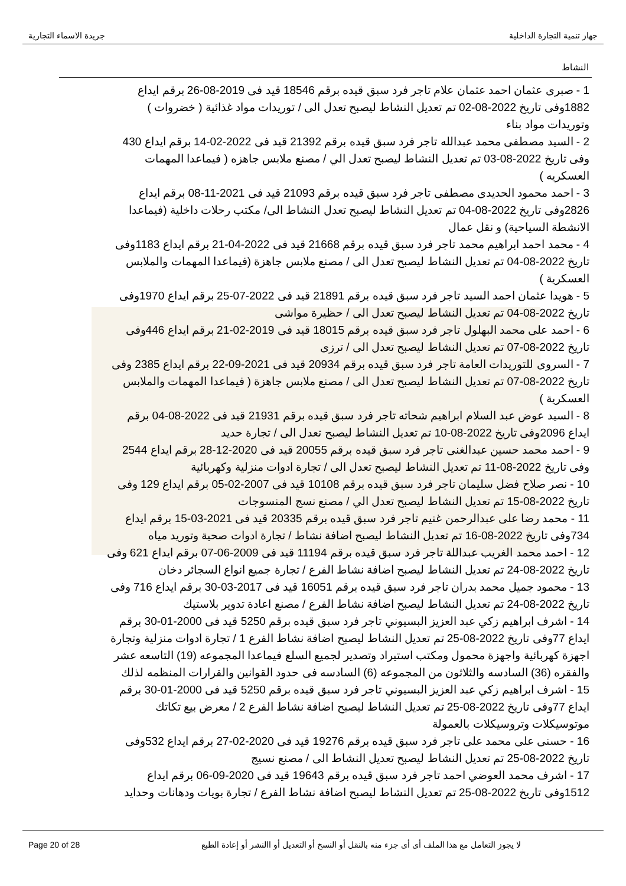جهاز تنمية التجارة الداخلية جريدة الاسماء التجارية
النشاط
1 - صبرى عثمان احمد عثمان علام تاجر فرد سبق قيده برقم 18546 قيد فى 2019-08-26 برقم ايداع 1882وفى تاريخ 2022-08-02 تم تعديل النشاط ليصبح تعدل الى / توريدات مواد غذائية ( خضروات ) وتوريدات مواد بناء
2 - السيد مصطفى محمد عبدالله تاجر فرد سبق قيده برقم 21392 قيد فى 2022-02-14 برقم ايداع 430 وفى تاريخ 2022-08-03 تم تعديل النشاط ليصبح تعدل الي / مصنع ملابس جاهزه ( فيماعدا المهمات العسكريه )
3 - احمد محمود الحديدى مصطفى تاجر فرد سبق قيده برقم 21093 قيد فى 2021-11-08 برقم ايداع 2826وفى تاريخ 2022-08-04 تم تعديل النشاط ليصبح تعدل النشاط الى/ مكتب رحلات داخلية (فيماعدا الانشطة السياحية) و نقل عمال
4 - محمد احمد ابراهيم محمد تاجر فرد سبق قيده برقم 21668 قيد فى 2022-04-21 برقم ايداع 1183وفى تاريخ 2022-08-04 تم تعديل النشاط ليصبح تعدل الى / مصنع ملابس جاهزة (فيماعدا المهمات والملابس العسكرية )
5 - هويدا عثمان احمد السيد تاجر فرد سبق قيده برقم 21891 قيد فى 2022-07-25 برقم ايداع 1970وفى تاريخ 2022-08-04 تم تعديل النشاط ليصبح تعدل الى / حظيرة مواشى
6 - احمد على محمد البهلول تاجر فرد سبق قيده برقم 18015 قيد فى 2019-02-21 برقم ايداع 446وفى تاريخ 2022-08-07 تم تعديل النشاط ليصبح تعدل الى / ترزى
7 - السروى للتوريدات العامة تاجر فرد سبق قيده برقم 20934 قيد فى 2021-09-22 برقم ايداع 2385 وفى تاريخ 2022-08-07 تم تعديل النشاط ليصبح تعدل الى / مصنع ملابس جاهزة ( فيماعدا المهمات والملابس العسكرية )
8 - السيد عوض عبد السلام ابراهيم شحاته تاجر فرد سبق قيده برقم 21931 قيد فى 2022-08-04 برقم ايداع 2096وفى تاريخ 2022-08-10 تم تعديل النشاط ليصبح تعدل الى / تجارة حديد
9 - احمد محمد حسين عبدالغنى تاجر فرد سبق قيده برقم 20055 قيد فى 2020-12-28 برقم ايداع 2544 وفى تاريخ 2022-08-11 تم تعديل النشاط ليصبح تعدل الى / تجارة ادوات منزلية وكهربائية
10 - نصر صلاح فضل سليمان تاجر فرد سبق قيده برقم 10108 قيد فى 2007-02-05 برقم ايداع 129 وفى تاريخ 2022-08-15 تم تعديل النشاط ليصبح تعدل الي / مصنع نسج المنسوجات
11 - محمد رضا على عبدالرحمن غنيم تاجر فرد سبق قيده برقم 20335 قيد فى 2021-03-15 برقم ايداع 734وفى تاريخ 2022-08-16 تم تعديل النشاط ليصبح اضافة نشاط / تجارة ادوات صحية وتوريد مياه
12 - احمد محمد الغريب عبداللة تاجر فرد سبق قيده برقم 11194 قيد فى 2009-06-07 برقم ايداع 621 وفى تاريخ 2022-08-24 تم تعديل النشاط ليصبح اضافة نشاط الفرع / تجارة جميع انواع السجائر دخان
13 - محمود جميل محمد بدران تاجر فرد سبق قيده برقم 16051 قيد فى 2017-03-30 برقم ايداع 716 وفى تاريخ 2022-08-24 تم تعديل النشاط ليصبح اضافة نشاط الفرع / مصنع اعادة تدوير بلاستيك
14 - اشرف ابراهيم زكي عبد العزيز البسيوني تاجر فرد سبق قيده برقم 5250 قيد فى 2000-01-30 برقم ايداع 77وفى تاريخ 2022-08-25 تم تعديل النشاط ليصبح اضافة نشاط الفرع 1 / تجارة ادوات منزلية وتجارة اجهزة كهربائية واجهزة محمول ومكتب استيراد وتصدير لجميع السلع فيماعدا المجموعه (19) التاسعه عشر والفقره (36) السادسه والثلاثون من المجموعه (6) السادسه فى حدود القوانين والقرارات المنظمه لذلك
15 - اشرف ابراهيم زكي عبد العزيز البسيوني تاجر فرد سبق قيده برقم 5250 قيد فى 2000-01-30 برقم ايداع 77وفى تاريخ 2022-08-25 تم تعديل النشاط ليصبح اضافة نشاط الفرع 2 / معرض بيع تكاتك موتوسيكلات وتروسيكلات بالعمولة
16 - حسنى على محمد على تاجر فرد سبق قيده برقم 19276 قيد فى 2020-02-27 برقم ايداع 532وفى تاريخ 2022-08-25 تم تعديل النشاط ليصبح تعديل النشاط الى / مصنع نسيج
17 - اشرف محمد العوضي احمد تاجر فرد سبق قيده برقم 19643 قيد فى 2020-09-06 برقم ايداع 1512وفى تاريخ 2022-08-25 تم تعديل النشاط ليصبح اضافة نشاط الفرع / تجارة بويات ودهانات وحدايد
Page 20 of 28 لا يجوز التعامل مع هذا الملف أى أى جزء منه بالنقل أو النسخ أو التعديل أو االنشر أو إعادة الطبع